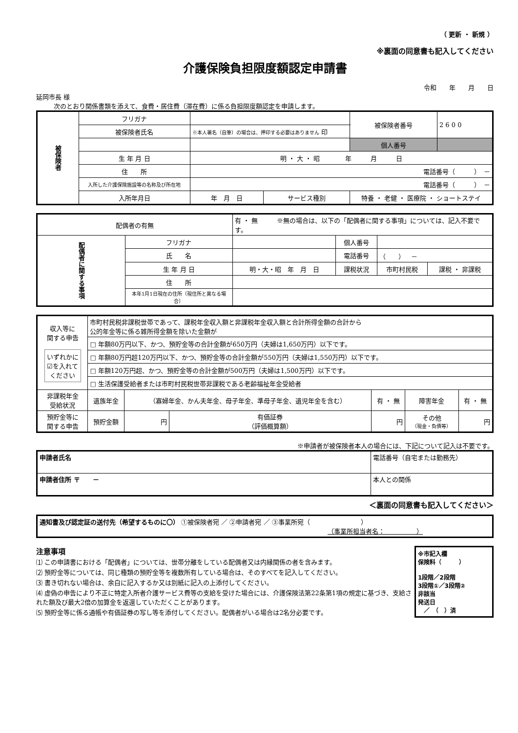（ 更新 ・ 新規 ）
※裏面の同意書も記入してください
介護保険負担限度額認定申請書
令和　　年　　月　　日
延岡市長 様
次のとおり関係書類を添えて、食費・居住費（滞在費）に係る負担限度額認定を申請します。
| 被保険者 | フリガナ | | | | 被保険者番号 | 2 6 0 0 |
| | 被保険者氏名 | ※本人署名（自筆）の場合は、押印する必要はありません 印 | | | | |
| | | | | | 個人番号 | |
| | 生 年 月 日 | 明 ・ 大 ・ 昭 年 月 日 | | | | |
| | 住 所 | 電話番号（ ） － | | | | |
| | 入所した介護保険施設等の名称及び所在地 | 電話番号（ ） － | | | | |
| | 入所年月日 | 年 月 日 | サービス種別 | 特養 ・ 老健 ・ 医療院 ・ ショートステイ | | |
| 配偶者の有無 | | 有 ・ 無 ※無の場合は、以下の「配偶者に関する事項」については、記入不要です。 | | | |
| 配偶者に関する事項 | フリガナ | | 個人番号 | | |
| | 氏 名 | | 電話番号 | （ ） － | |
| | 生 年 月 日 | 明・大・昭 年 月 日 | 課税状況 | 市町村民税 | 課税 ・ 非課税 |
| | 住 所 | | | | |
| | 本年1月1日現在の住所（現住所と異なる場合） | | | | |
| 収入等に 関する申告 いずれかに ☑を入れて ください | 市町村民税非課税世帯であって、課税年金収入額と非課税年金収入額と合計所得金額の合計から 公的年金等に係る雑所得金額を除いた金額が | | | | | |
| | □ 年額80万円以下、かつ、預貯金等の合計金額が650万円（夫婦は1,650万円）以下です。 | | | | | |
| | □ 年額80万円超120万円以下、かつ、預貯金等の合計金額が550万円（夫婦は1,550万円）以下です。 | | | | | |
| | □ 年額120万円超、かつ、預貯金等の合計金額が500万円（夫婦は1,500万円）以下です。 | | | | | |
| | □ 生活保護受給者または市町村民税世帯非課税である老齢福祉年金受給者 | | | | | |
| 非課税年金 受給状況 | 遺族年金 | （寡婦年金、かん夫年金、母子年金、準母子年金、遺児年金を含む） | | 有 ・ 無 | 障害年金 | 有 ・ 無 |
| 預貯金等に 関する申告 | 預貯金額 | 円 | 有価証券 （評価概算額） | 円 | その他 （現金・負債等） | 円 |
※申請者が被保険者本人の場合には、下記について記入は不要です。
| 申請者氏名 | 電話番号（自宅または勤務先） |
| 申請者住所 〒 － | 本人との関係 |
＜裏面の同意書も記入してください＞
| 通知書及び認定証の送付先（希望するものに〇） ①被保険者宛 ／ ②申請者宛 ／ ③事業所宛（ ） （事業所担当者名： ） |
※市記入欄
保険料（　　　）
1段階／2段階
3段階①／3段階②
非該当
発送日
　／　（　）済
注意事項
⑴ この申請書における「配偶者」については、世帯分離をしている配偶者又は内縁関係の者を含みます。
⑵ 預貯金等については、同じ種類の預貯金等を複数所有している場合は、そのすべてを記入してください。
⑶ 書き切れない場合は、余白に記入するか又は別紙に記入の上添付してください。
⑷ 虚偽の申告により不正に特定入所者介護サービス費等の支給を受けた場合には、介護保険法第22条第1項の規定に基づき、支給された額及び最大2倍の加算金を返還していただくことがあります。
⑸ 預貯金等に係る通帳や有価証券の写し等を添付してください。配偶者がいる場合は2名分必要です。